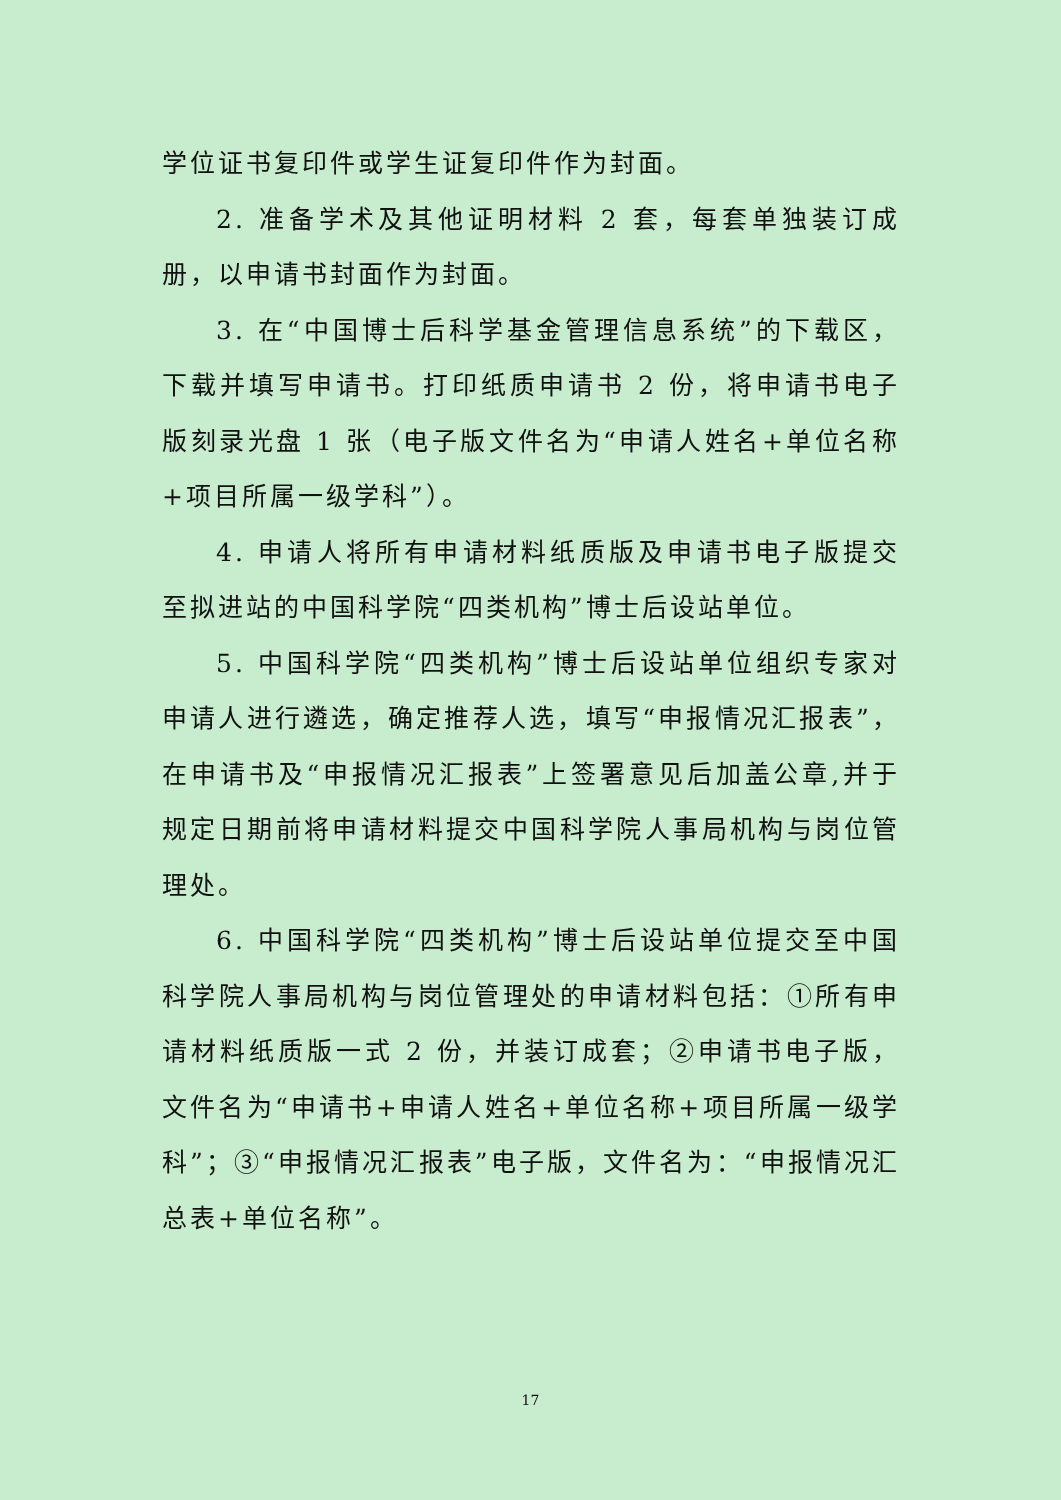学位证书复印件或学生证复印件作为封面。
2. 准备学术及其他证明材料 2 套，每套单独装订成册，以申请书封面作为封面。
3. 在“中国博士后科学基金管理信息系统”的下载区，下载并填写申请书。打印纸质申请书 2 份，将申请书电子版刻录光盘 1 张（电子版文件名为“申请人姓名+单位名称+项目所属一级学科”）。
4. 申请人将所有申请材料纸质版及申请书电子版提交至拟进站的中国科学院“四类机构”博士后设站单位。
5. 中国科学院“四类机构”博士后设站单位组织专家对申请人进行遴选，确定推荐人选，填写“申报情况汇报表”，在申请书及“申报情况汇报表”上签署意见后加盖公章,并于规定日期前将申请材料提交中国科学院人事局机构与岗位管理处。
6. 中国科学院“四类机构”博士后设站单位提交至中国科学院人事局机构与岗位管理处的申请材料包括：①所有申请材料纸质版一式 2 份，并装订成套；②申请书电子版，文件名为“申请书+申请人姓名+单位名称+项目所属一级学科”；③“申报情况汇报表”电子版，文件名为：“申报情况汇总表+单位名称”。
17